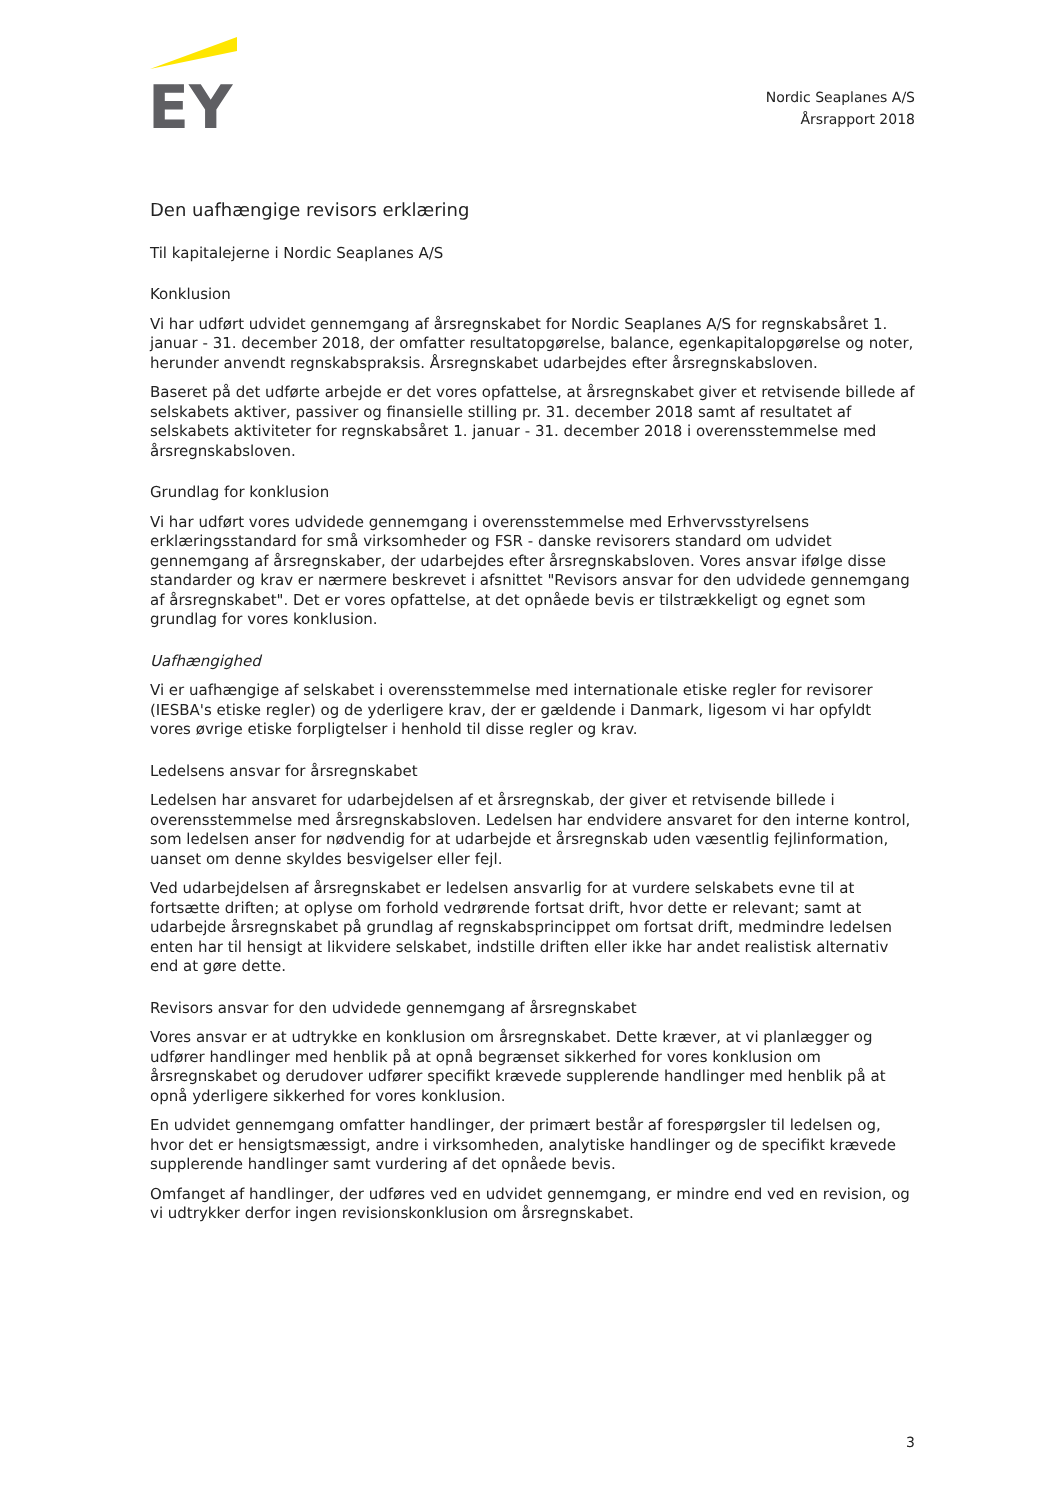EY
Nordic Seaplanes A/S
Årsrapport 2018
Den uafhængige revisors erklæring
Til kapitalejerne i Nordic Seaplanes A/S
Konklusion
Vi har udført udvidet gennemgang af årsregnskabet for Nordic Seaplanes A/S for regnskabsåret 1. januar - 31. december 2018, der omfatter resultatopgørelse, balance, egenkapitalopgørelse og noter, herunder anvendt regnskabspraksis. Årsregnskabet udarbejdes efter årsregnskabsloven.
Baseret på det udførte arbejde er det vores opfattelse, at årsregnskabet giver et retvisende billede af selskabets aktiver, passiver og finansielle stilling pr. 31. december 2018 samt af resultatet af selskabets aktiviteter for regnskabsåret 1. januar - 31. december 2018 i overensstemmelse med årsregnskabsloven.
Grundlag for konklusion
Vi har udført vores udvidede gennemgang i overensstemmelse med Erhvervsstyrelsens erklæringsstandard for små virksomheder og FSR - danske revisorers standard om udvidet gennemgang af årsregnskaber, der udarbejdes efter årsregnskabsloven. Vores ansvar ifølge disse standarder og krav er nærmere beskrevet i afsnittet "Revisors ansvar for den udvidede gennemgang af årsregnskabet". Det er vores opfattelse, at det opnåede bevis er tilstrækkeligt og egnet som grundlag for vores konklusion.
Uafhængighed
Vi er uafhængige af selskabet i overensstemmelse med internationale etiske regler for revisorer (IESBA's etiske regler) og de yderligere krav, der er gældende i Danmark, ligesom vi har opfyldt vores øvrige etiske forpligtelser i henhold til disse regler og krav.
Ledelsens ansvar for årsregnskabet
Ledelsen har ansvaret for udarbejdelsen af et årsregnskab, der giver et retvisende billede i overensstemmelse med årsregnskabsloven. Ledelsen har endvidere ansvaret for den interne kontrol, som ledelsen anser for nødvendig for at udarbejde et årsregnskab uden væsentlig fejlinformation, uanset om denne skyldes besvigelser eller fejl.
Ved udarbejdelsen af årsregnskabet er ledelsen ansvarlig for at vurdere selskabets evne til at fortsætte driften; at oplyse om forhold vedrørende fortsat drift, hvor dette er relevant; samt at udarbejde årsregnskabet på grundlag af regnskabsprincippet om fortsat drift, medmindre ledelsen enten har til hensigt at likvidere selskabet, indstille driften eller ikke har andet realistisk alternativ end at gøre dette.
Revisors ansvar for den udvidede gennemgang af årsregnskabet
Vores ansvar er at udtrykke en konklusion om årsregnskabet. Dette kræver, at vi planlægger og udfører handlinger med henblik på at opnå begrænset sikkerhed for vores konklusion om årsregnskabet og derudover udfører specifikt krævede supplerende handlinger med henblik på at opnå yderligere sikkerhed for vores konklusion.
En udvidet gennemgang omfatter handlinger, der primært består af forespørgsler til ledelsen og, hvor det er hensigtsmæssigt, andre i virksomheden, analytiske handlinger og de specifikt krævede supplerende handlinger samt vurdering af det opnåede bevis.
Omfanget af handlinger, der udføres ved en udvidet gennemgang, er mindre end ved en revision, og vi udtrykker derfor ingen revisionskonklusion om årsregnskabet.
3